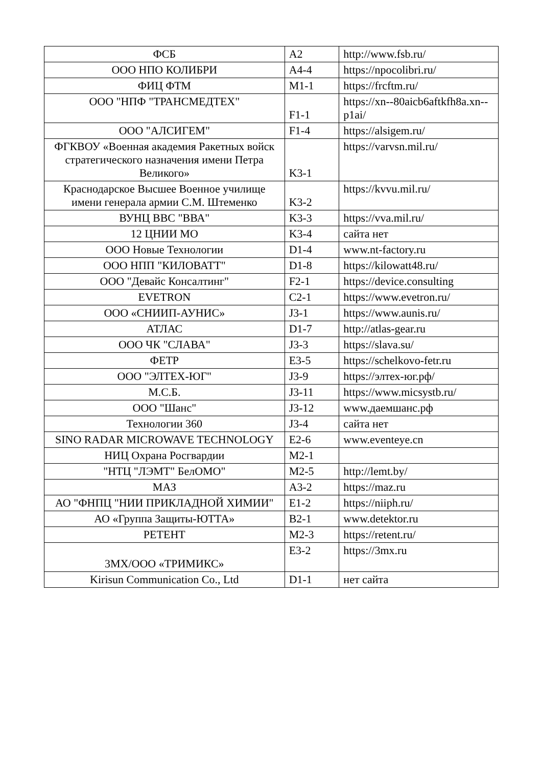| ФСБ | A2 | http://www.fsb.ru/ |
| ООО НПО КОЛИБРИ | A4-4 | https://npocolibri.ru/ |
| ФИЦ ФТМ | M1-1 | https://frcftm.ru/ |
| ООО "НПФ "ТРАНСМЕДТЕХ" | F1-1 | https://xn--80aicb6aftkfh8a.xn--p1ai/ |
| ООО "АЛСИГЕМ" | F1-4 | https://alsigem.ru/ |
| ФГКВОУ «Военная академия Ракетных войск стратегического назначения имени Петра Великого» | K3-1 | https://varvsn.mil.ru/ |
| Краснодарское Высшее Военное училище имени генерала армии С.М. Штеменко | K3-2 | https://kvvu.mil.ru/ |
| ВУНЦ ВВС "ВВА" | K3-3 | https://vva.mil.ru/ |
| 12 ЦНИИ МО | K3-4 | сайта нет |
| ООО Новые Технологии | D1-4 | www.nt-factory.ru |
| ООО НПП "КИЛОВАТТ" | D1-8 | https://kilowatt48.ru/ |
| ООО "Девайс Консалтинг" | F2-1 | https://device.consulting |
| EVETRON | C2-1 | https://www.evetron.ru/ |
| ООО «СНИИП-АУНИС» | J3-1 | https://www.aunis.ru/ |
| АТЛАС | D1-7 | http://atlas-gear.ru |
| ООО ЧК "СЛАВА" | J3-3 | https://slava.su/ |
| ФЕТР | E3-5 | https://schelkovo-fetr.ru |
| ООО "ЭЛТЕХ-ЮГ" | J3-9 | https://элтех-юг.рф/ |
| М.С.Б. | J3-11 | https://www.micsystb.ru/ |
| ООО "Шанс" | J3-12 | www.даемшанс.рф |
| Технологии 360 | J3-4 | сайта нет |
| SINO RADAR MICROWAVE TECHNOLOGY | E2-6 | www.eventeye.cn |
| НИЦ Охрана Росгвардии | M2-1 | |
| "НТЦ "ЛЭМТ" БелОМО" | M2-5 | http://lemt.by/ |
| МАЗ | A3-2 | https://maz.ru |
| АО "ФНПЦ "НИИ ПРИКЛАДНОЙ ХИМИИ" | E1-2 | https://niiph.ru/ |
| АО «Группа Защиты-ЮТТА» | B2-1 | www.detektor.ru |
| РЕТЕНТ | M2-3 | https://retent.ru/ |
| 3MX/ООО «ТРИМИКС» | E3-2 | https://3mx.ru |
| Kirisun Communication Co., Ltd | D1-1 | нет сайта |